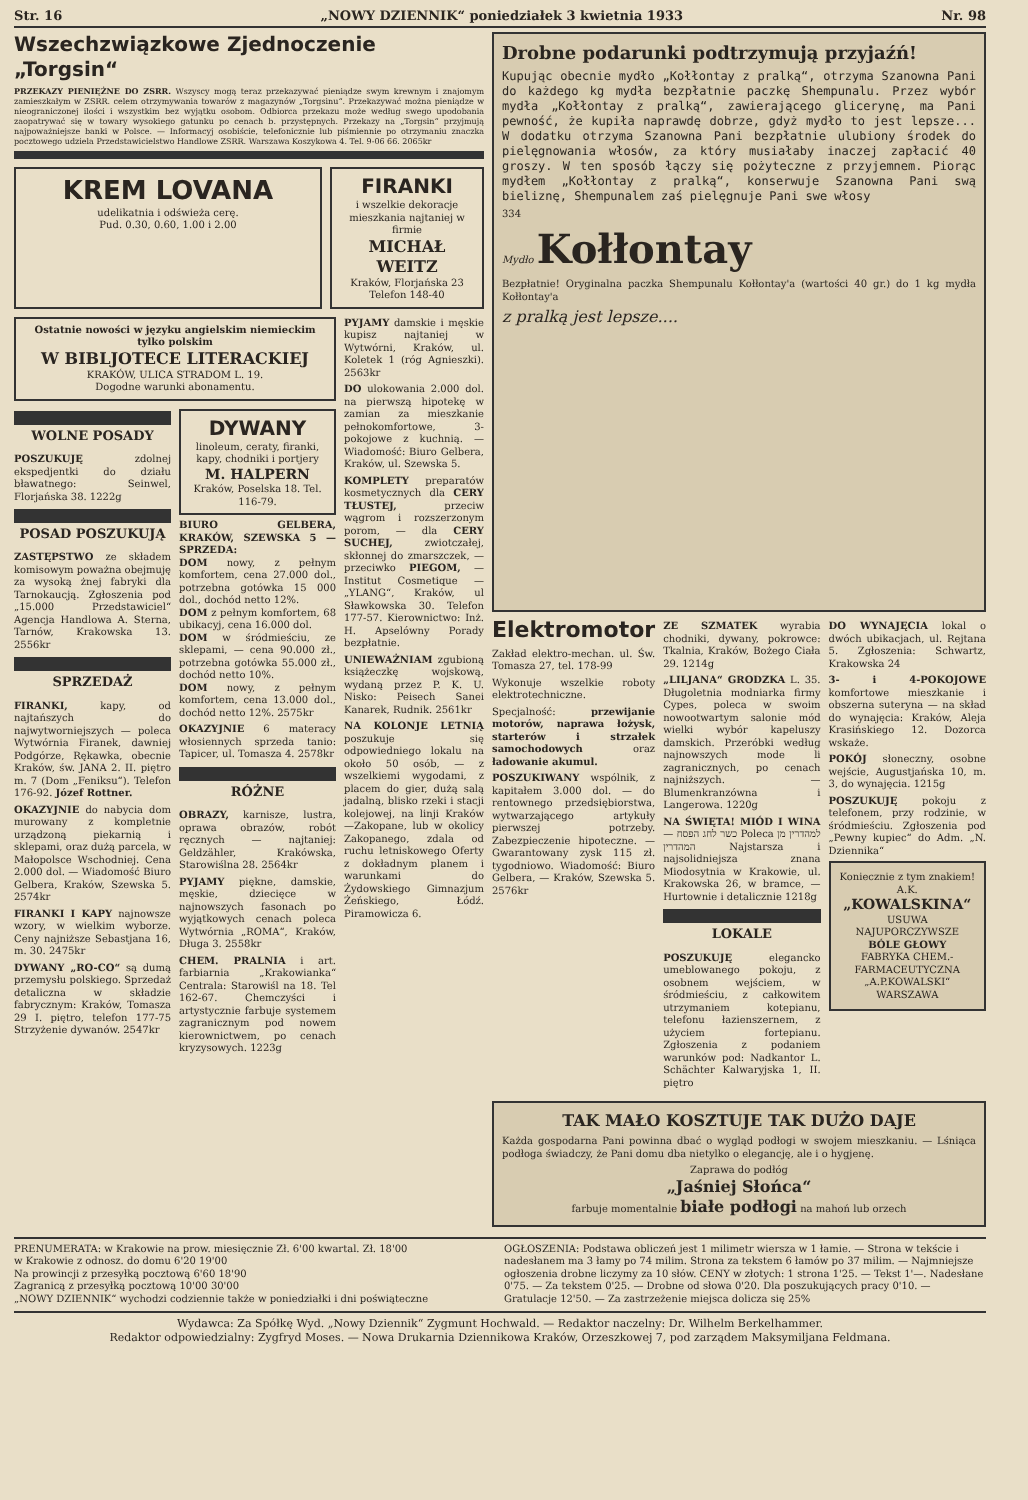Str. 16 „NOWY DZIENNIK“ poniedziałek 3 kwietnia 1933 Nr. 98
Wszechzwiązkowe Zjednoczenie „Torgsin“
PRZEKAZY PIENIĘŻNE DO ZSRR. Wszyscy mogą teraz przekazywać pieniądze swym krewnym i znajomym zamieszkałym w ZSRR. celem otrzymywania towarów z magazynów „Torgsinu“. Przekazywać można pieniądze w nieograniczonej ilości i wszystkim bez wyjątku osobom. Odbiorca przekazu może według swego upodobania zaopatrywać się w towary wysokiego gatunku po cenach b. przystępnych. Przekazy na „Torgsin“ przyjmują najpoważniejsze banki w Polsce. — Informacyj osobiście, telefonicznie lub piśmiennie po otrzymaniu znaczka pocztowego udziela Przedstawicielstwo Handlowe ZSRR. Warszawa Koszykowa 4. Tel. 9-06 66. 2065kr
KREM LOVANA
udelikatnia i odświeża cerę.
Pud. 0.30, 0.60, 1.00 i 2.00
FIRANKI
i wszelkie dekoracje mieszkania najtaniej w firmie
MICHAŁ WEITZ
Kraków, Florjańska 23 Telefon 148-40
Ostatnie nowości w języku angielskim niemieckim tylko polskim
W BIBLJOTECE LITERACKIEJ
KRAKÓW, ULICA STRADOM L. 19.
Dogodne warunki abonamentu.
WOLNE POSADY
POSZUKUJĘ zdolnej ekspedjentki do działu bławatnego: Seinwel, Florjańska 38. 1222g
POSAD POSZUKUJĄ
ZASTĘPSTWO ze składem komisowym poważna obejmuję za wysoką żnej fabryki dla Tarnokaucją. Zgłoszenia pod „15.000 Przedstawiciel“ Agencja Handlowa A. Sterna, Tarnów, Krakowska 13. 2556kr
SPRZEDAŻ
FIRANKI, kapy, od najtańszych do najwytworniejszych — poleca Wytwórnia Firanek, dawniej Podgórze, Rękawka, obecnie Kraków, św. JANA 2. II. piętro m. 7 (Dom „Feniksu“). Telefon 176-92. Józef Rottner.
OKAZYJNIE do nabycia dom murowany z kompletnie urządzoną piekarnią i sklepami, oraz dużą parcela, w Małopolsce Wschodniej. Cena 2.000 dol. — Wiadomość Biuro Gelbera, Kraków, Szewska 5. 2574kr
FIRANKI I KAPY najnowsze wzory, w wielkim wyborze. Ceny najniższe Sebastjana 16, m. 30. 2475kr
DYWANY „RO-CO“ są dumą przemysłu polskiego. Sprzedaż detaliczna w składzie fabrycznym: Kraków, Tomasza 29 I. piętro, telefon 177-75 Strzyżenie dywanów. 2547kr
DYWANY
linoleum, ceraty, firanki, kapy, chodniki i portjery
M. HALPERN
Kraków, Poselska 18. Tel. 116-79.
BIURO GELBERA, KRAKÓW, SZEWSKA 5 — SPRZEDA:
DOM nowy, z pełnym komfortem, cena 27.000 dol., potrzebna gotówka 15 000 dol., dochód netto 12%.
DOM z pełnym komfortem, 68 ubikacyj, cena 16.000 dol.
DOM w śródmieściu, ze sklepami, — cena 90.000 zł., potrzebna gotówka 55.000 zł., dochód netto 10%.
DOM nowy, z pełnym komfortem, cena 13.000 dol., dochód netto 12%. 2575kr
OKAZYJNIE 6 materacy włosiennych sprzeda tanio: Tapicer, ul. Tomasza 4. 2578kr
RÓŻNE
OBRAZY, karnisze, lustra, oprawa obrazów, robót ręcznych — najtaniej: Geldzähler, Krakówska, Starowiślna 28. 2564kr
PYJAMY piękne, damskie, męskie, dziecięce w najnowszych fasonach po wyjątkowych cenach poleca Wytwórnia „ROMA“, Kraków, Długa 3. 2558kr
CHEM. PRALNIA i art. farbiarnia „Krakowianka“ Centrala: Starowiśl na 18. Tel 162-67. Chemczyści i artystycznie farbuje systemem zagranicznym pod nowem kierownictwem, po cenach kryzysowych. 1223g
PYJAMY damskie i męskie kupisz najtaniej w Wytwórni, Kraków, ul. Koletek 1 (róg Agnieszki). 2563kr
DO ulokowania 2.000 dol. na pierwszą hipotekę w zamian za mieszkanie pełnokomfortowe, 3-pokojowe z kuchnią. — Wiadomość: Biuro Gelbera, Kraków, ul. Szewska 5.
KOMPLETY preparatów kosmetycznych dla CERY TŁUSTEJ, przeciw wągrom i rozszerzonym porom, — dla CERY SUCHEJ, zwiotczałej, skłonnej do zmarszczek, — przeciwko PIEGOM, — Institut Cosmetique — „YLANG“, Kraków, ul Sławkowska 30. Telefon 177-57. Kierownictwo: Inż. H. Apselówny Porady bezpłatnie.
UNIEWAŻNIAM zgubioną książeczkę wojskową, wydaną przez P. K. U. Nisko: Peisech Sanei Kanarek, Rudnik. 2561kr
NA KOLONJE LETNIĄ poszukuje się odpowiedniego lokalu na około 50 osób, — z wszelkiemi wygodami, z placem do gier, dużą salą jadalną, blisko rzeki i stacji kolejowej, na linji Kraków —Zakopane, lub w okolicy Zakopanego, zdala od ruchu letniskowego Oferty z dokładnym planem i warunkami do Żydowskiego Gimnazjum Żeńskiego, Łódź. Piramowicza 6.
Drobne podarunki podtrzymują przyjaźń!
Kupując obecnie mydło „Kołłontay z pralką“, otrzyma Szanowna Pani do każdego kg mydła bezpłatnie paczkę Shempunalu. Przez wybór mydła „Kołłontay z pralką“, zawierającego glicerynę, ma Pani pewność, że kupiła naprawdę dobrze, gdyż mydło to jest lepsze... W dodatku otrzyma Szanowna Pani bezpłatnie ulubiony środek do pielęgnowania włosów, za który musiałaby inaczej zapłacić 40 groszy. W ten sposób łączy się pożyteczne z przyjemnem. Piorąc mydłem „Kołłontay z pralką“, konserwuje Szanowna Pani swą bieliznę, Shempunalem zaś pielęgnuje Pani swe włosy
334
Mydło Kołłontay
Bezpłatnie! Oryginalna paczka Shempunalu Kołłontay'a (wartości 40 gr.) do 1 kg mydła Kołłontay'a
z pralką jest lepsze....
Elektromotor
Zakład elektro-mechan. ul. Św. Tomasza 27, tel. 178-99
Wykonuje wszelkie roboty elektrotechniczne.
Specjalność: przewijanie motorów, naprawa łożysk, starterów i strzałek samochodowych oraz ładowanie akumul.
POSZUKIWANY wspólnik, z kapitałem 3.000 dol. — do rentownego przedsiębiorstwa, wytwarzającego artykuły pierwszej potrzeby. Zabezpieczenie hipoteczne. — Gwarantowany zysk 115 zł. tygodniowo. Wiadomość: Biuro Gelbera, — Kraków, Szewska 5. 2576kr
ZE SZMATEK wyrabia chodniki, dywany, pokrowce: Tkalnia, Kraków, Bożego Ciała 29. 1214g
„LILJANA“ GRODZKA L. 35. Długoletnia modniarka firmy Cypes, poleca w swoim nowootwartym salonie mód wielki wybór kapeluszy damskich. Przeróbki według najnowszych mode li zagranicznych, po cenach najniższych. — Blumenkranzówna i Langerowa. 1220g
NA ŚWIĘTA! MIÓD I WINA — כשר לחג הפסח Poleca למהדרין מן המהדרין Najstarsza i najsolidniejsza znana Miodosytnia w Krakowie, ul. Krakowska 26, w bramce, — Hurtownie i detalicznie 1218g
LOKALE
POSZUKUJĘ elegancko umeblowanego pokoju, z osobnem wejściem, w śródmieściu, z całkowitem utrzymaniem kotepianu, telefonu łazienszernem, z użyciem fortepianu. Zgłoszenia z podaniem warunków pod: Nadkantor L. Schächter Kalwaryjska 1, II. piętro
DO WYNAJĘCIA lokal o dwóch ubikacjach, ul. Rejtana 5. Zgłoszenia: Schwartz, Krakowska 24
3- i 4-POKOJOWE komfortowe mieszkanie i obszerna suteryna — na skład do wynajęcia: Kraków, Aleja Krasińskiego 12. Dozorca wskaże.
POKÓJ słoneczny, osobne wejście, Augustjańska 10, m. 3, do wynajęcia. 1215g
POSZUKUJĘ pokoju z telefonem, przy rodzinie, w śródmieściu. Zgłoszenia pod „Pewny kupiec“ do Adm. „N. Dziennika“
Koniecznie z tym znakiem!
A.K.
„KOWALSKINA“
USUWA NAJUPORCZYWSZE
BÓLE GŁOWY
FABRYKA CHEM.-FARMACEUTYCZNA „A.P.KOWALSKI“ WARSZAWA
TAK MAŁO KOSZTUJE TAK DUŻO DAJE
Każda gospodarna Pani powinna dbać o wygląd podłogi w swojem mieszkaniu. — Lśniąca podłoga świadczy, że Pani domu dba nietylko o elegancję, ale i o hygjenę.
Zaprawa do podłóg
„Jaśniej Słońca“
farbuje momentalnie białe podłogi na mahoń lub orzech
PRENUMERATA: w Krakowie na prow. miesięcznie Zł. 6'00 kwartal. Zł. 18'00
w Krakowie z odnosz. do domu 6'20 19'00
Na prowincji z przesyłką pocztową 6'60 18'90
Zagranicą z przesyłką pocztową 10'00 30'00
„NOWY DZIENNIK“ wychodzi codziennie także w poniedziałki i dni poświąteczne
OGŁOSZENIA: Podstawa obliczeń jest 1 milimetr wiersza w 1 łamie. — Strona w tekście i nadesłanem ma 3 łamy po 74 milim. Strona za tekstem 6 łamów po 37 milim. — Najmniejsze ogłoszenia drobne liczymy za 10 słów. CENY w złotych: 1 strona 1'25. — Tekst 1'—. Nadesłane 0'75. — Za tekstem 0'25. — Drobne od słowa 0'20. Dla poszukujących pracy 0'10. — Gratulacje 12'50. — Za zastrzeżenie miejsca dolicza się 25%
Wydawca: Za Spółkę Wyd. „Nowy Dziennik“ Zygmunt Hochwald. — Redaktor naczelny: Dr. Wilhelm Berkelhammer.
Redaktor odpowiedzialny: Zygfryd Moses. — Nowa Drukarnia Dziennikowa Kraków, Orzeszkowej 7, pod zarządem Maksymiljana Feldmana.